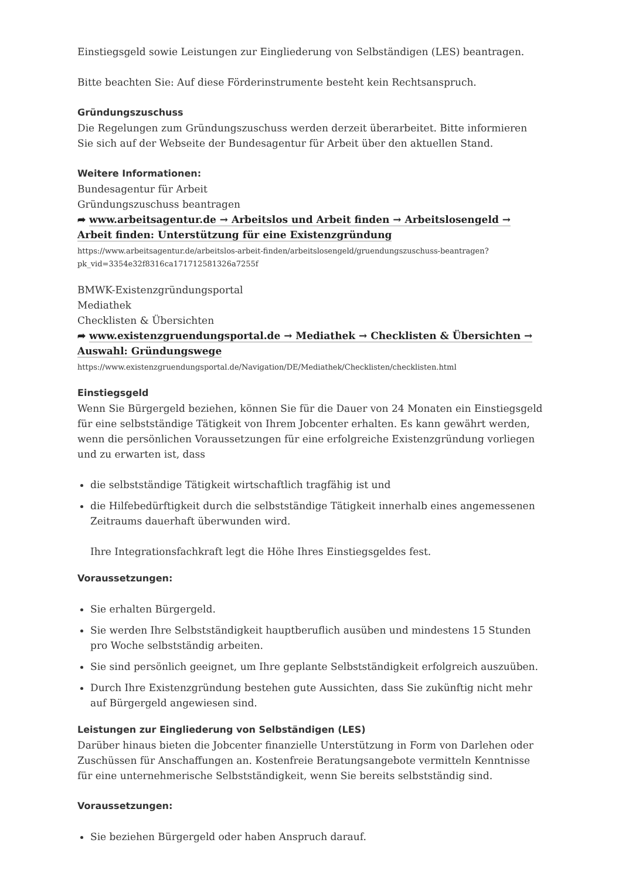Einstiegsgeld sowie Leistungen zur Eingliederung von Selbständigen (LES) beantragen.
Bitte beachten Sie: Auf diese Förderinstrumente besteht kein Rechtsanspruch.
Gründungszuschuss
Die Regelungen zum Gründungszuschuss werden derzeit überarbeitet. Bitte informieren Sie sich auf der Webseite der Bundesagentur für Arbeit über den aktuellen Stand.
Weitere Informationen:
Bundesagentur für Arbeit
Gründungszuschuss beantragen
➦ www.arbeitsagentur.de → Arbeitslos und Arbeit finden → Arbeitslosengeld → Arbeit finden: Unterstützung für eine Existenzgründung
https://www.arbeitsagentur.de/arbeitslos-arbeit-finden/arbeitslosengeld/gruendungszuschuss-beantragen?pk_vid=3354e32f8316ca171712581326a7255f
BMWK-Existenzgründungsportal
Mediathek
Checklisten & Übersichten
➦ www.existenzgruendungsportal.de → Mediathek → Checklisten & Übersichten → Auswahl: Gründungswege
https://www.existenzgruendungsportal.de/Navigation/DE/Mediathek/Checklisten/checklisten.html
Einstiegsgeld
Wenn Sie Bürgergeld beziehen, können Sie für die Dauer von 24 Monaten ein Einstiegsgeld für eine selbstständige Tätigkeit von Ihrem Jobcenter erhalten. Es kann gewährt werden, wenn die persönlichen Voraussetzungen für eine erfolgreiche Existenzgründung vorliegen und zu erwarten ist, dass
die selbstständige Tätigkeit wirtschaftlich tragfähig ist und
die Hilfebedürftigkeit durch die selbstständige Tätigkeit innerhalb eines angemessenen Zeitraums dauerhaft überwunden wird.
Ihre Integrationsfachkraft legt die Höhe Ihres Einstiegsgeldes fest.
Voraussetzungen:
Sie erhalten Bürgergeld.
Sie werden Ihre Selbstständigkeit hauptberuflich ausüben und mindestens 15 Stunden pro Woche selbstständig arbeiten.
Sie sind persönlich geeignet, um Ihre geplante Selbstständigkeit erfolgreich auszuüben.
Durch Ihre Existenzgründung bestehen gute Aussichten, dass Sie zukünftig nicht mehr auf Bürgergeld angewiesen sind.
Leistungen zur Eingliederung von Selbständigen (LES)
Darüber hinaus bieten die Jobcenter finanzielle Unterstützung in Form von Darlehen oder Zuschüssen für Anschaffungen an. Kostenfreie Beratungsangebote vermitteln Kenntnisse für eine unternehmerische Selbstständigkeit, wenn Sie bereits selbstständig sind.
Voraussetzungen:
Sie beziehen Bürgergeld oder haben Anspruch darauf.